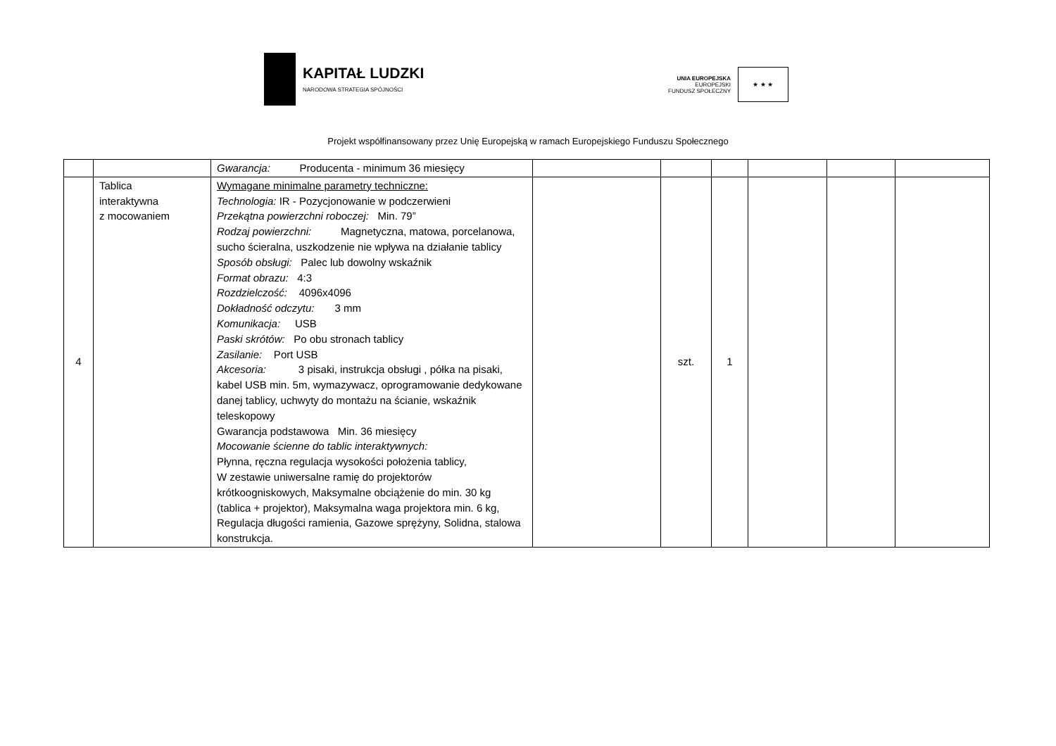KAPITAŁ LUDZKI
NARODOWA STRATEGIA SPÓJNOŚCI
UNIA EUROPEJSKA
EUROPEJSKI
FUNDUSZ SPOŁECZNY
★ ★ ★
Projekt współfinansowany przez Unię Europejską w ramach Europejskiego Funduszu Społecznego
| | | Gwarancja: Producenta - minimum 36 miesięcy | | | | | | |
| 4 | Tablica interaktywna z mocowaniem | Wymagane minimalne parametry techniczne: Technologia: IR - Pozycjonowanie w podczerwieni Przekątna powierzchni roboczej: Min. 79” Rodzaj powierzchni: Magnetyczna, matowa, porcelanowa, sucho ścieralna, uszkodzenie nie wpływa na działanie tablicy Sposób obsługi: Palec lub dowolny wskaźnik Format obrazu: 4:3 Rozdzielczość: 4096x4096 Dokładność odczytu: 3 mm Komunikacja: USB Paski skrótów: Po obu stronach tablicy Zasilanie: Port USB Akcesoria: 3 pisaki, instrukcja obsługi , półka na pisaki, kabel USB min. 5m, wymazywacz, oprogramowanie dedykowane danej tablicy, uchwyty do montażu na ścianie, wskaźnik teleskopowy Gwarancja podstawowa Min. 36 miesięcy Mocowanie ścienne do tablic interaktywnych: Płynna, ręczna regulacja wysokości położenia tablicy, W zestawie uniwersalne ramię do projektorów krótkoogniskowych, Maksymalne obciążenie do min. 30 kg (tablica + projektor), Maksymalna waga projektora min. 6 kg, Regulacja długości ramienia, Gazowe sprężyny, Solidna, stalowa konstrukcja. | | szt. | 1 | | | |